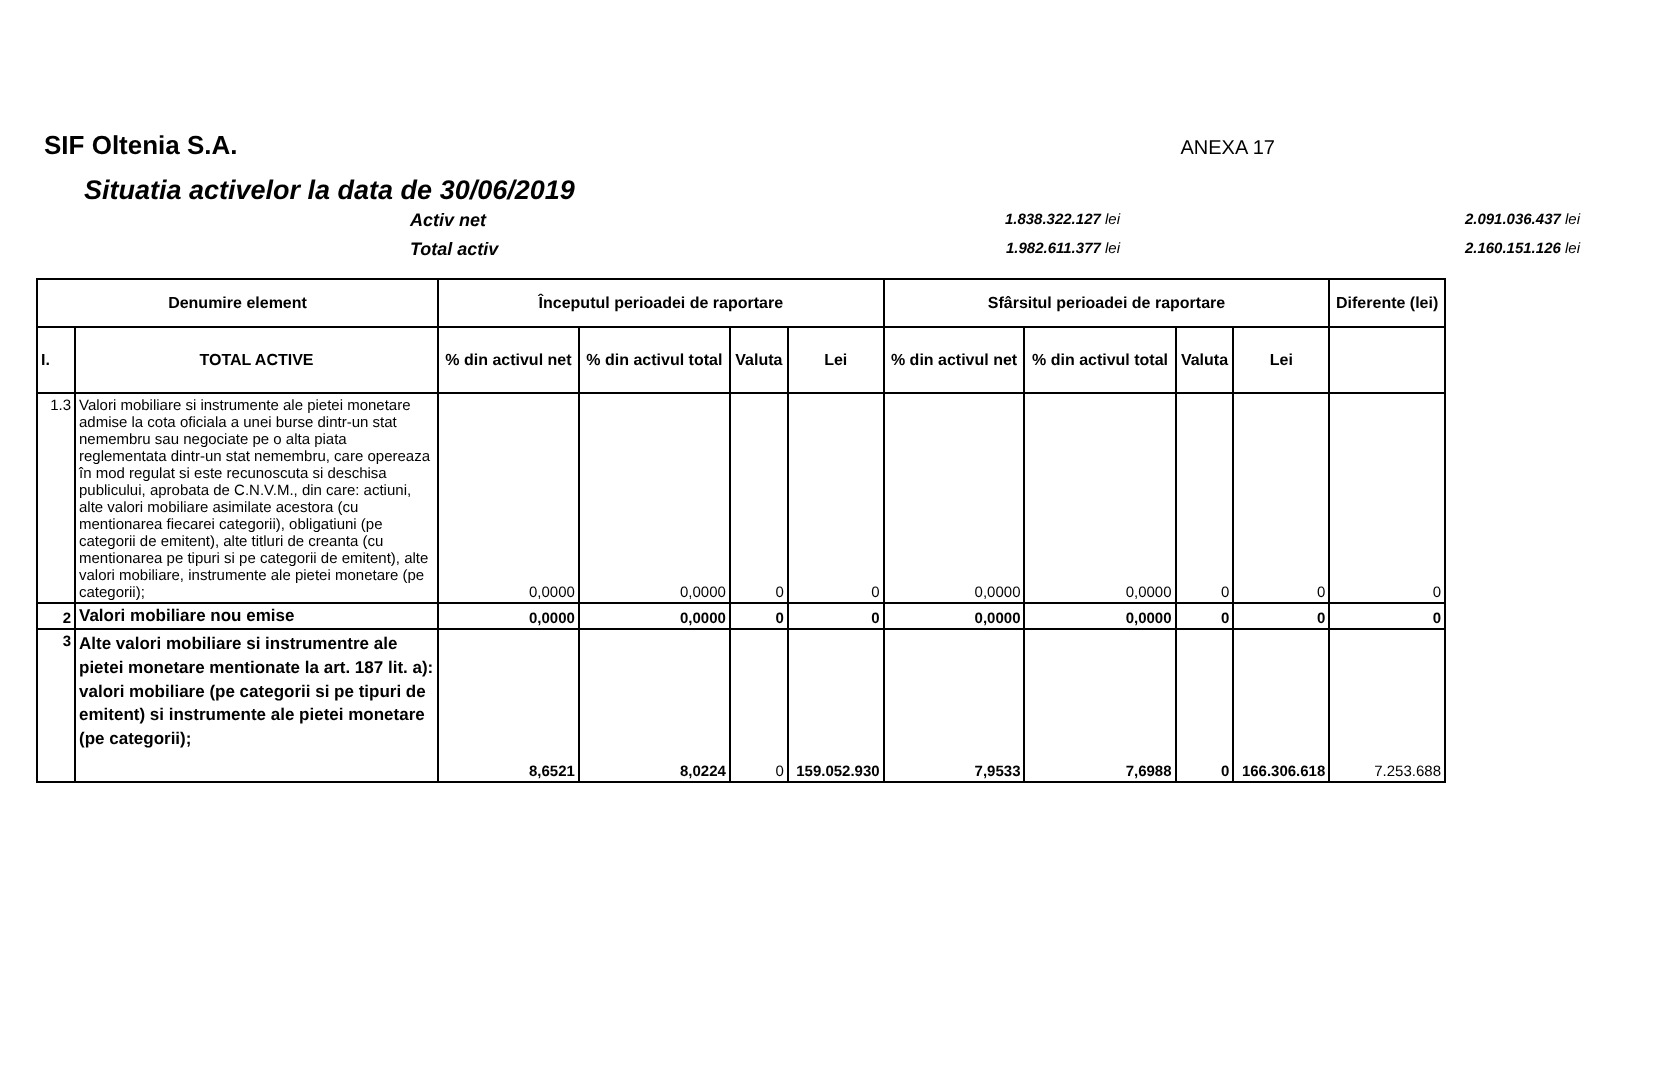SIF Oltenia S.A.
ANEXA 17
Situatia activelor la data de 30/06/2019
Activ net 1.838.322.127 lei 2.091.036.437 lei Total activ 1.982.611.377 lei 2.160.151.126 lei
| Denumire element | | Începutul perioadei de raportare | | | | Sfârsitul perioadei de raportare | | | | Diferente (lei) |
| --- | --- | --- | --- | --- | --- | --- | --- | --- | --- | --- |
| I. | TOTAL ACTIVE | % din activul net | % din activul total | Valuta | Lei | % din activul net | % din activul total | Valuta | Lei | |
| 1.3 | Valori mobiliare si instrumente ale pietei monetare admise la cota oficiala a unei burse dintr-un stat nemembru sau negociate pe o alta piata reglementata dintr-un stat nemembru, care opereaza în mod regulat si este recunoscuta si deschisa publicului, aprobata de C.N.V.M., din care: actiuni, alte valori mobiliare asimilate acestora (cu mentionarea fiecarei categorii), obligatiuni (pe categorii de emitent), alte titluri de creanta (cu mentionarea pe tipuri si pe categorii de emitent), alte valori mobiliare, instrumente ale pietei monetare (pe categorii); | 0,0000 | 0,0000 | 0 | 0 | 0,0000 | 0,0000 | 0 | 0 | 0 |
| 2 | Valori mobiliare nou emise | 0,0000 | 0,0000 | 0 | 0 | 0,0000 | 0,0000 | 0 | 0 | 0 |
| 3 | Alte valori mobiliare si instrumentre ale pietei monetare mentionate la art. 187 lit. a): valori mobiliare (pe categorii si pe tipuri de emitent) si instrumente ale pietei monetare (pe categorii); | 8,6521 | 8,0224 | 0 | 159.052.930 | 7,9533 | 7,6988 | 0 | 166.306.618 | 7.253.688 |